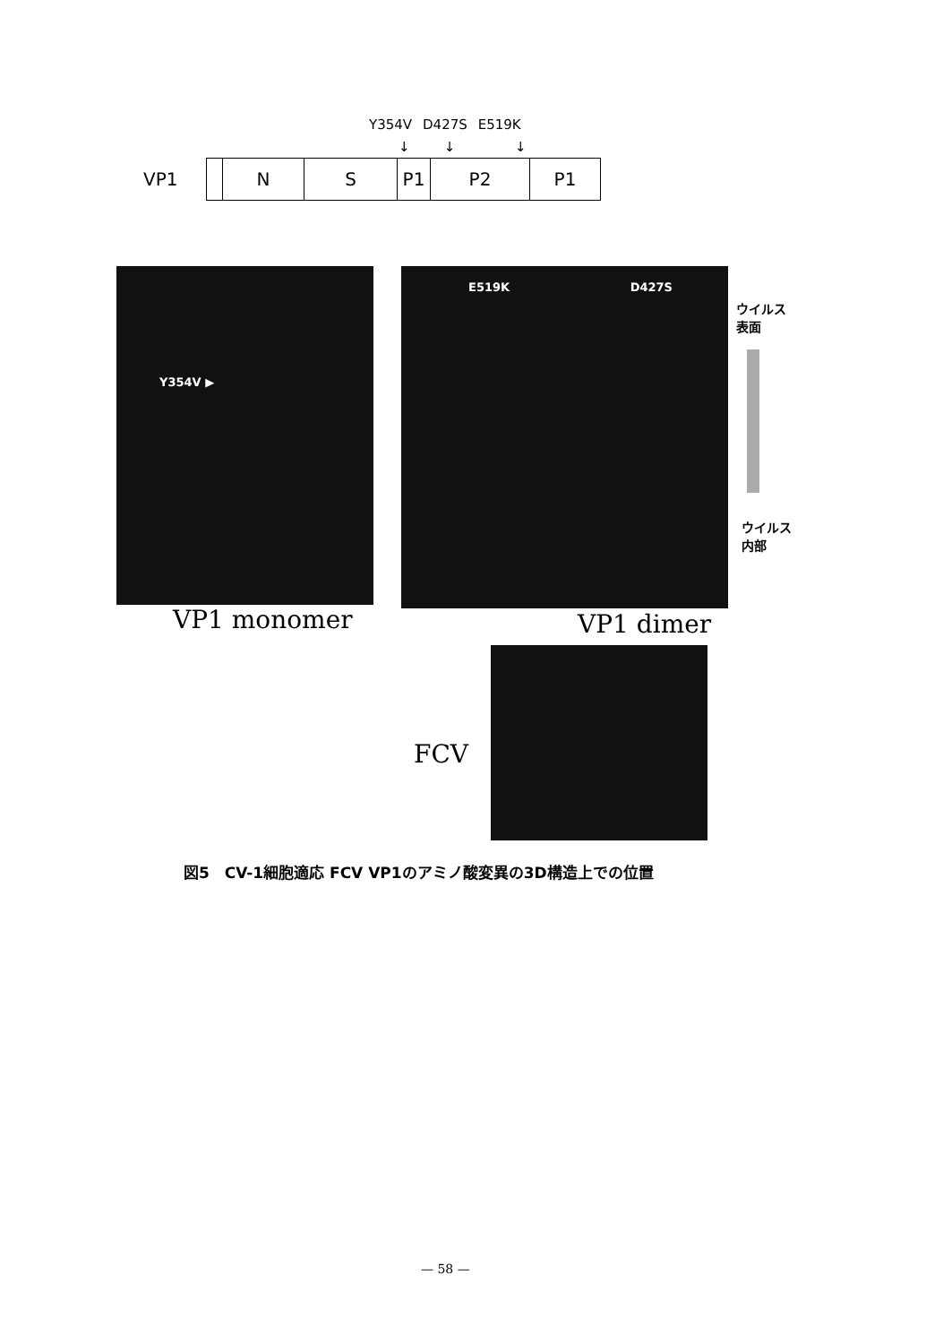Y354V D427S E519K
↓ ↓ ↓
VP1
N S P1 P2 P1
Y354V ▶ E519K D427S
ウイルス
表面
ウイルス
内部
VP1 monomer VP1 dimer
FCV
図5　CV-1細胞適応 FCV VP1のアミノ酸変異の3D構造上での位置
— 58 —